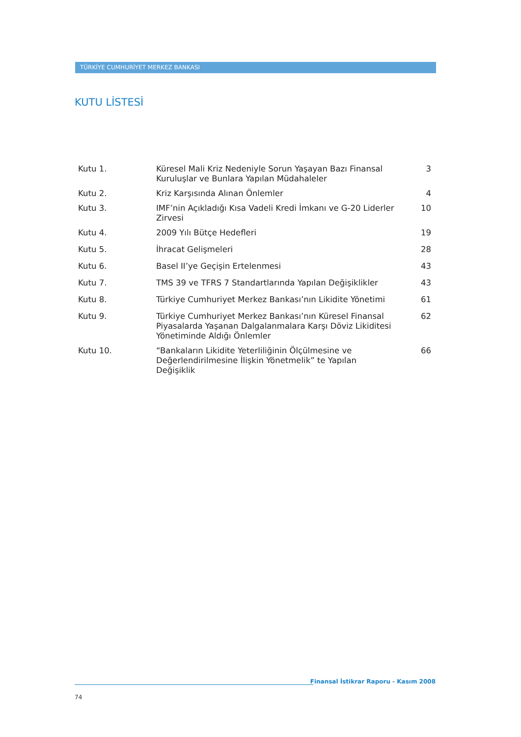TÜRKİYE CUMHURİYET MERKEZ BANKASI
KUTU LİSTESİ
| Kutu 1. | Küresel Mali Kriz Nedeniyle Sorun Yaşayan Bazı Finansal Kuruluşlar ve Bunlara Yapılan Müdahaleler | 3 |
| Kutu 2. | Kriz Karşısında Alınan Önlemler | 4 |
| Kutu 3. | IMF’nin Açıkladığı Kısa Vadeli Kredi İmkanı ve G-20 Liderler Zirvesi | 10 |
| Kutu 4. | 2009 Yılı Bütçe Hedefleri | 19 |
| Kutu 5. | İhracat Gelişmeleri | 28 |
| Kutu 6. | Basel II’ye Geçişin Ertelenmesi | 43 |
| Kutu 7. | TMS 39 ve TFRS 7 Standartlarında Yapılan Değişiklikler | 43 |
| Kutu 8. | Türkiye Cumhuriyet Merkez Bankası’nın Likidite Yönetimi | 61 |
| Kutu 9. | Türkiye Cumhuriyet Merkez Bankası’nın Küresel Finansal Piyasalarda Yaşanan Dalgalanmalara Karşı Döviz Likiditesi Yönetiminde Aldığı Önlemler | 62 |
| Kutu 10. | “Bankaların Likidite Yeterliliğinin Ölçülmesine ve Değerlendirilmesine İlişkin Yönetmelik” te Yapılan Değişiklik | 66 |
Finansal İstikrar Raporu - Kasım 2008
74